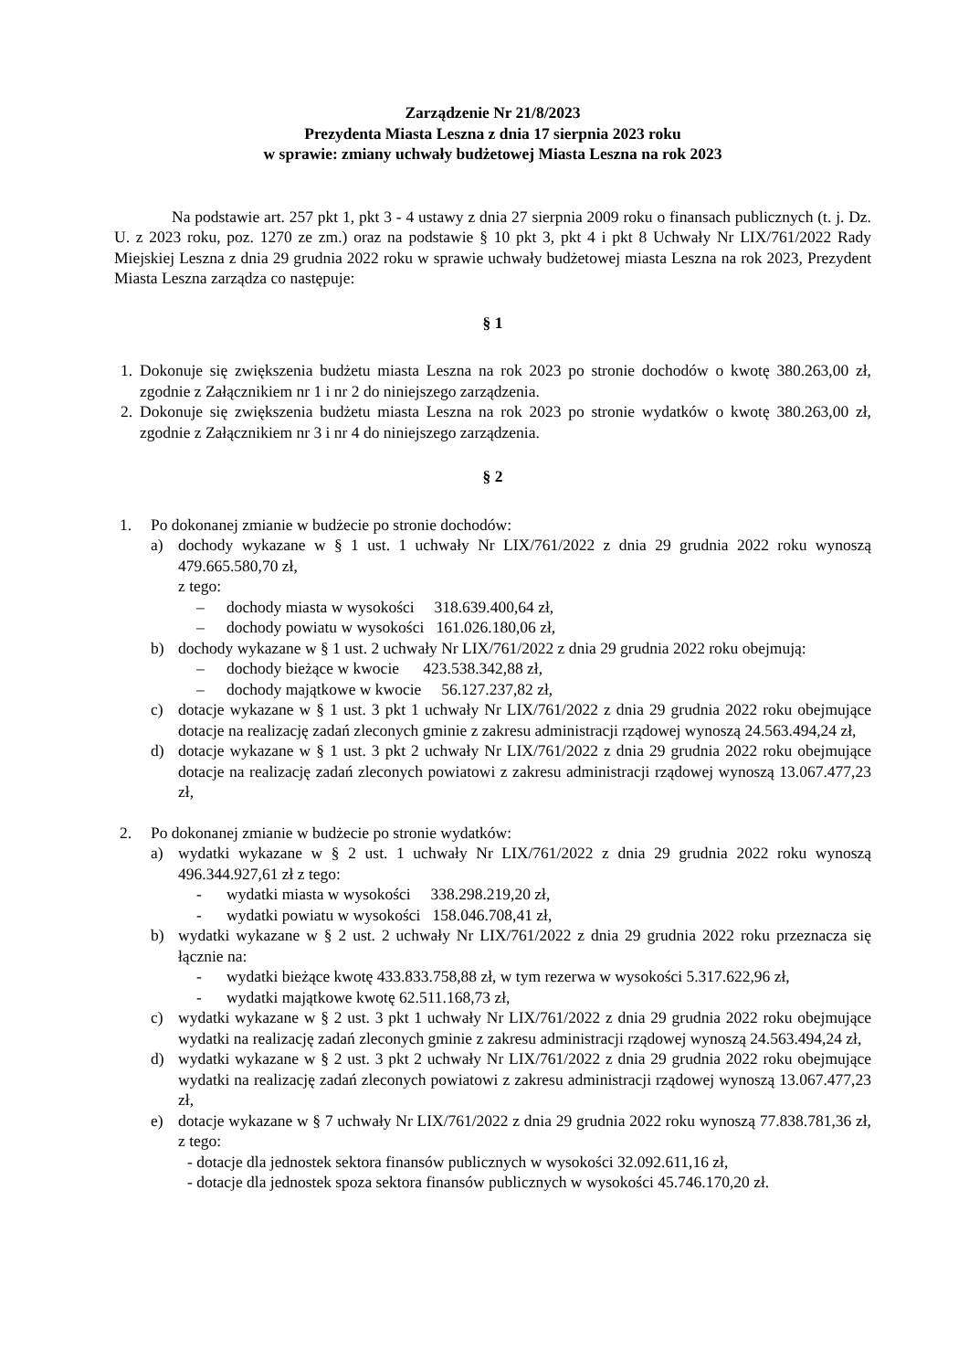Zarządzenie Nr 21/8/2023
Prezydenta Miasta Leszna z dnia 17 sierpnia 2023 roku
w sprawie: zmiany uchwały budżetowej Miasta Leszna na rok 2023
Na podstawie art. 257 pkt 1, pkt 3 - 4 ustawy z dnia 27 sierpnia 2009 roku o finansach publicznych (t. j. Dz. U. z 2023 roku, poz. 1270 ze zm.) oraz na podstawie § 10 pkt 3, pkt 4 i pkt 8 Uchwały Nr LIX/761/2022 Rady Miejskiej Leszna z dnia 29 grudnia 2022 roku w sprawie uchwały budżetowej miasta Leszna na rok 2023, Prezydent Miasta Leszna zarządza co następuje:
§ 1
1. Dokonuje się zwiększenia budżetu miasta Leszna na rok 2023 po stronie dochodów o kwotę 380.263,00 zł, zgodnie z Załącznikiem nr 1 i nr 2 do niniejszego zarządzenia.
2. Dokonuje się zwiększenia budżetu miasta Leszna na rok 2023 po stronie wydatków o kwotę 380.263,00 zł, zgodnie z Załącznikiem nr 3 i nr 4 do niniejszego zarządzenia.
§ 2
1. Po dokonanej zmianie w budżecie po stronie dochodów:
a) dochody wykazane w § 1 ust. 1 uchwały Nr LIX/761/2022 z dnia 29 grudnia 2022 roku wynoszą 479.665.580,70 zł,
z tego:
– dochody miasta w wysokości 318.639.400,64 zł,
– dochody powiatu w wysokości 161.026.180,06 zł,
b) dochody wykazane w § 1 ust. 2 uchwały Nr LIX/761/2022 z dnia 29 grudnia 2022 roku obejmują:
– dochody bieżące w kwocie 423.538.342,88 zł,
– dochody majątkowe w kwocie 56.127.237,82 zł,
c) dotacje wykazane w § 1 ust. 3 pkt 1 uchwały Nr LIX/761/2022 z dnia 29 grudnia 2022 roku obejmujące dotacje na realizację zadań zleconych gminie z zakresu administracji rządowej wynoszą 24.563.494,24 zł,
d) dotacje wykazane w § 1 ust. 3 pkt 2 uchwały Nr LIX/761/2022 z dnia 29 grudnia 2022 roku obejmujące dotacje na realizację zadań zleconych powiatowi z zakresu administracji rządowej wynoszą 13.067.477,23 zł,
2. Po dokonanej zmianie w budżecie po stronie wydatków:
a) wydatki wykazane w § 2 ust. 1 uchwały Nr LIX/761/2022 z dnia 29 grudnia 2022 roku wynoszą 496.344.927,61 zł z tego:
- wydatki miasta w wysokości 338.298.219,20 zł,
- wydatki powiatu w wysokości 158.046.708,41 zł,
b) wydatki wykazane w § 2 ust. 2 uchwały Nr LIX/761/2022 z dnia 29 grudnia 2022 roku przeznacza się łącznie na:
- wydatki bieżące kwotę 433.833.758,88 zł, w tym rezerwa w wysokości 5.317.622,96 zł,
- wydatki majątkowe kwotę 62.511.168,73 zł,
c) wydatki wykazane w § 2 ust. 3 pkt 1 uchwały Nr LIX/761/2022 z dnia 29 grudnia 2022 roku obejmujące wydatki na realizację zadań zleconych gminie z zakresu administracji rządowej wynoszą 24.563.494,24 zł,
d) wydatki wykazane w § 2 ust. 3 pkt 2 uchwały Nr LIX/761/2022 z dnia 29 grudnia 2022 roku obejmujące wydatki na realizację zadań zleconych powiatowi z zakresu administracji rządowej wynoszą 13.067.477,23 zł,
e) dotacje wykazane w § 7 uchwały Nr LIX/761/2022 z dnia 29 grudnia 2022 roku wynoszą 77.838.781,36 zł, z tego:
- dotacje dla jednostek sektora finansów publicznych w wysokości 32.092.611,16 zł,
- dotacje dla jednostek spoza sektora finansów publicznych w wysokości 45.746.170,20 zł.